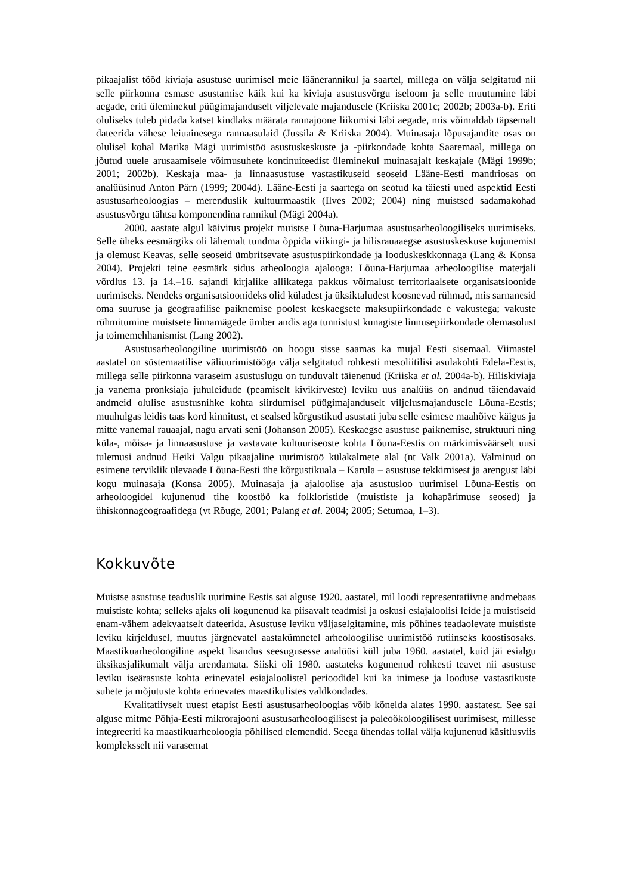pikaajalist tööd kiviaja asustuse uurimisel meie läänerannikul ja saartel, millega on välja selgitatud nii selle piirkonna esmase asustamise käik kui ka kiviaja asustusvõrgu iseloom ja selle muutumine läbi aegade, eriti üleminekul püügimajanduselt viljelevale majandusele (Kriiska 2001c; 2002b; 2003a-b). Eriti oluliseks tuleb pidada katset kindlaks määrata rannajoone liikumisi läbi aegade, mis võimaldab täpsemalt dateerida vähese leiuainesega rannaasulaid (Jussila & Kriiska 2004). Muinasaja lõpusajandite osas on olulisel kohal Marika Mägi uurimistöö asustuskeskuste ja -piirkondade kohta Saaremaal, millega on jõutud uuele arusaamisele võimusuhete kontinuiteedist üleminekul muinasajalt keskajale (Mägi 1999b; 2001; 2002b). Keskaja maa- ja linnaasustuse vastastikuseid seoseid Lääne-Eesti mandriosas on analüüsinud Anton Pärn (1999; 2004d). Lääne-Eesti ja saartega on seotud ka täiesti uued aspektid Eesti asustusarheoloogias – merenduslik kultuurmaastik (Ilves 2002; 2004) ning muistsed sadamakohad asustusvõrgu tähtsa komponendina rannikul (Mägi 2004a).
2000. aastate algul käivitus projekt muistse Lõuna-Harjumaa asustusarheoloogiliseks uurimiseks. Selle üheks eesmärgiks oli lähemalt tundma õppida viikingi- ja hilisrauaaegse asustuskeskuse kujunemist ja olemust Keavas, selle seoseid ümbritsevate asustuspiirkondade ja looduskeskkonnaga (Lang & Konsa 2004). Projekti teine eesmärk sidus arheoloogia ajalooga: Lõuna-Harjumaa arheoloogilise materjali võrdlus 13. ja 14.–16. sajandi kirjalike allikatega pakkus võimalust territoriaalsete organisatsioonide uurimiseks. Nendeks organisatsioonideks olid küladest ja üksiktaludest koosnevad rühmad, mis sarnanesid oma suuruse ja geograafilise paiknemise poolest keskaegsete maksupiirkondade e vakustega; vakuste rühmitumine muistsete linnamägede ümber andis aga tunnistust kunagiste linnusepiirkondade olemasolust ja toimemehhanismist (Lang 2002).
Asustusarheoloogiline uurimistöö on hoogu sisse saamas ka mujal Eesti sisemaal. Viimastel aastatel on süstemaatilise väliuurimistööga välja selgitatud rohkesti mesoliitilisi asulakohti Edela-Eestis, millega selle piirkonna varaseim asustuslugu on tunduvalt täienenud (Kriiska et al. 2004a-b). Hiliskiviaja ja vanema pronksiaja juhuleidude (peamiselt kivikirveste) leviku uus analüüs on andnud täiendavaid andmeid olulise asustusnihke kohta siirdumisel püügimajanduselt viljelusmajandusele Lõuna-Eestis; muuhulgas leidis taas kord kinnitust, et sealsed kõrgustikud asustati juba selle esimese maahõive käigus ja mitte vanemal rauaajal, nagu arvati seni (Johanson 2005). Keskaegse asustuse paiknemise, struktuuri ning küla-, mõisa- ja linnaasustuse ja vastavate kultuuriseoste kohta Lõuna-Eestis on märkimisväärselt uusi tulemusi andnud Heiki Valgu pikaajaline uurimistöö külakalmete alal (nt Valk 2001a). Valminud on esimene terviklik ülevaade Lõuna-Eesti ühe kõrgustikuala – Karula – asustuse tekkimisest ja arengust läbi kogu muinasaja (Konsa 2005). Muinasaja ja ajaloolise aja asustusloo uurimisel Lõuna-Eestis on arheoloogidel kujunenud tihe koostöö ka folkloristide (muististe ja kohapärimuse seosed) ja ühiskonnageograafidega (vt Rõuge, 2001; Palang et al. 2004; 2005; Setumaa, 1–3).
Kokkuvõte
Muistse asustuse teaduslik uurimine Eestis sai alguse 1920. aastatel, mil loodi representatiivne andmebaas muististe kohta; selleks ajaks oli kogunenud ka piisavalt teadmisi ja oskusi esiajaloolisi leide ja muistiseid enam-vähem adekvaatselt dateerida. Asustuse leviku väljaselgitamine, mis põhines teadaolevate muististe leviku kirjeldusel, muutus järgnevatel aastakümnetel arheoloogilise uurimistöö rutiinseks koostisosaks. Maastikuarheoloogiline aspekt lisandus seesugusesse analüüsi küll juba 1960. aastatel, kuid jäi esialgu üksikasjalikumalt välja arendamata. Siiski oli 1980. aastateks kogunenud rohkesti teavet nii asustuse leviku iseärasuste kohta erinevatel esiajaloolistel perioodidel kui ka inimese ja looduse vastastikuste suhete ja mõjutuste kohta erinevates maastikulistes valdkondades.
Kvalitatiivselt uuest etapist Eesti asustusarheoloogias võib kõnelda alates 1990. aastatest. See sai alguse mitme Põhja-Eesti mikrorajooni asustusarheoloogilisest ja paleoökoloogilisest uurimisest, millesse integreeriti ka maastikuarheoloogia põhilised elemendid. Seega ühendas tollal välja kujunenud käsitlusviis kompleksselt nii varasemat